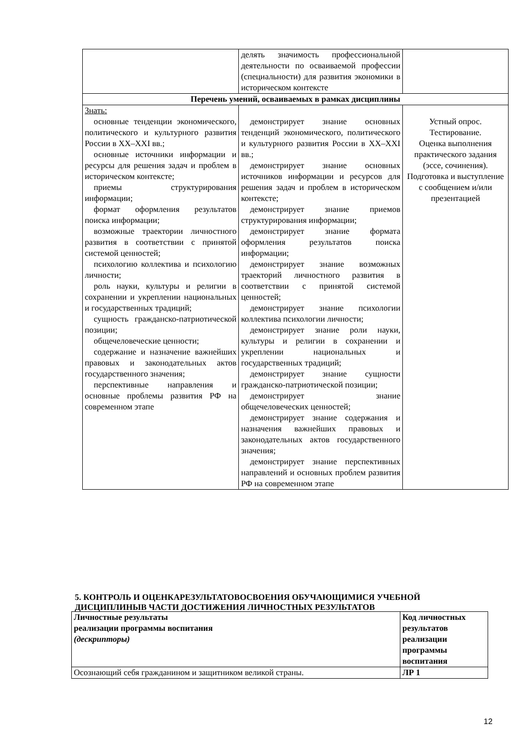| | делять значимость профессиональной деятельности по осваиваемой профессии (специальности) для развития экономики в историческом контексте | |
| Перечень умений, осваиваемых в рамках дисциплины | | |
| Знать: основные тенденции экономического, политического и культурного развития России в XX–XXI вв.; основные источники информации и ресурсы для решения задач и проблем в историческом контексте; приемы структурирования информации; формат оформления результатов поиска информации; возможные траектории личностного развития в соответствии с принятой системой ценностей; психологию коллектива и психологию личности; роль науки, культуры и религии в сохранении и укреплении национальных и государственных традиций; сущность гражданско-патриотической позиции; общечеловеческие ценности; содержание и назначение важнейших правовых и законодательных актов государственного значения; перспективные направления и основные проблемы развития РФ на современном этапе | демонстрирует знание основных тенденций экономического, политического и культурного развития России в XX–XXI вв.; демонстрирует знание основных источников информации и ресурсов для решения задач и проблем в историческом контексте; демонстрирует знание приемов структурирования информации; демонстрирует знание формата оформления результатов поиска информации; демонстрирует знание возможных траекторий личностного развития в соответствии с принятой системой ценностей; демонстрирует знание психологии коллектива психологии личности; демонстрирует знание роли науки, культуры и религии в сохранении и укреплении национальных и государственных традиций; демонстрирует знание сущности гражданско-патриотической позиции; демонстрирует знание общечеловеческих ценностей; демонстрирует знание содержания и назначения важнейших правовых и законодательных актов государственного значения; демонстрирует знание перспективных направлений и основных проблем развития РФ на современном этапе | Устный опрос. Тестирование. Оценка выполнения практического задания (эссе, сочинения). Подготовка и выступление с сообщением и/или презентацией |
5. КОНТРОЛЬ И ОЦЕНКАРЕЗУЛЬТАТОВОСВОЕНИЯ ОБУЧАЮЩИМИСЯ УЧЕБНОЙ ДИСЦИПЛИНЫВ ЧАСТИ ДОСТИЖЕНИЯ ЛИЧНОСТНЫХ РЕЗУЛЬТАТОВ
| Личностные результаты реализации программы воспитания (дескрипторы) | Код личностных результатов реализации программы воспитания |
| --- | --- |
| Осознающий себя гражданином и защитником великой страны. | ЛР 1 |
12